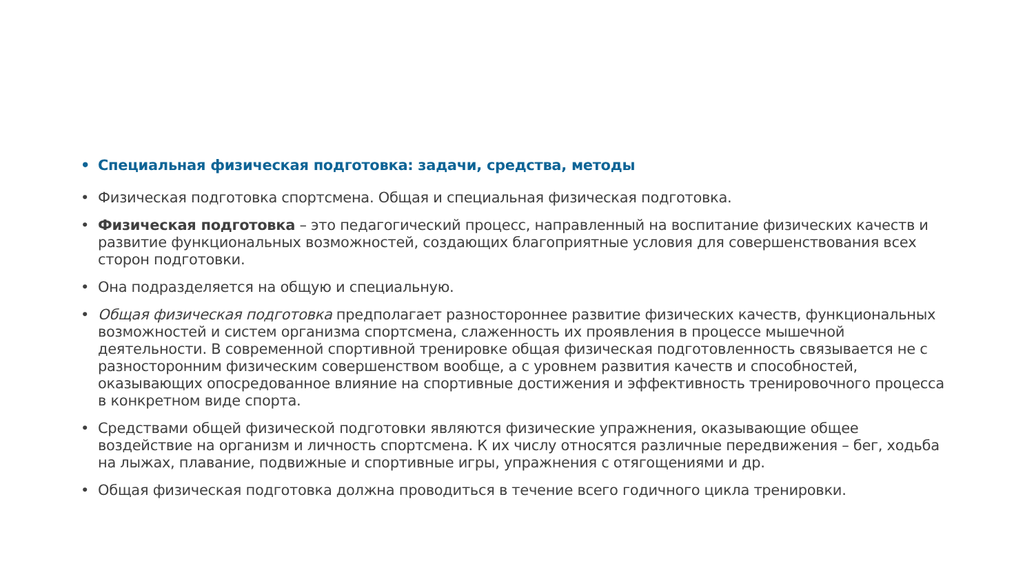• Специальная физическая подготовка: задачи, средства, методы
• Физическая подготовка спортсмена. Общая и специальная физическая подготовка.
• Физическая подготовка – это педагогический процесс, направленный на воспитание физических качеств и развитие функциональных возможностей, создающих благоприятные условия для совершенствования всех сторон подготовки.
• Она подразделяется на общую и специальную.
• Общая физическая подготовка предполагает разностороннее развитие физических качеств, функциональных возможностей и систем организма спортсмена, слаженность их проявления в процессе мышечной деятельности. В современной спортивной тренировке общая физическая подготовленность связывается не с разносторонним физическим совершенством вообще, а с уровнем развития качеств и способностей, оказывающих опосредованное влияние на спортивные достижения и эффективность тренировочного процесса в конкретном виде спорта.
• Средствами общей физической подготовки являются физические упражнения, оказывающие общее воздействие на организм и личность спортсмена. К их числу относятся различные передвижения – бег, ходьба на лыжах, плавание, подвижные и спортивные игры, упражнения с отягощениями и др.
• Общая физическая подготовка должна проводиться в течение всего годичного цикла тренировки.